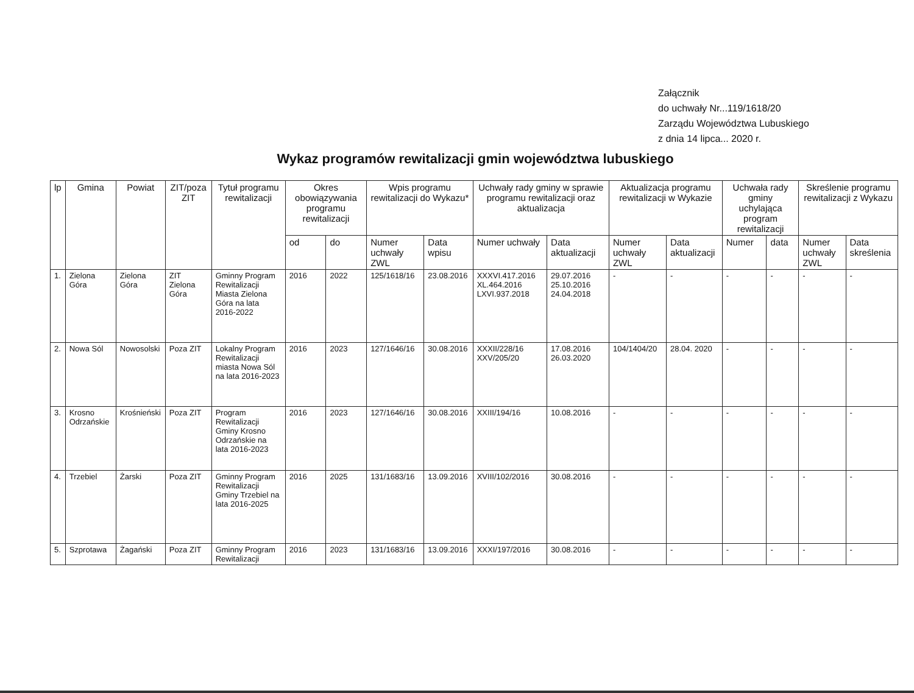Załącznik
do uchwały Nr...119/1618/20
Zarządu Województwa Lubuskiego
z dnia 14 lipca... 2020 r.
Wykaz programów rewitalizacji gmin województwa lubuskiego
| lp | Gmina | Powiat | ZIT/poza ZIT | Tytuł programu rewitalizacji | Okres obowiązywania programu rewitalizacji | | Wpis programu rewitalizacji do Wykazu* | | Uchwały rady gminy w sprawie programu rewitalizacji oraz aktualizacja | | Aktualizacja programu rewitalizacji w Wykazie | | Uchwała rady gminy uchylająca program rewitalizacji | | Skreślenie programu rewitalizacji z Wykazu | |
| --- | --- | --- | --- | --- | --- | --- | --- | --- | --- | --- | --- | --- | --- | --- | --- | --- |
| | | | | | od | do | Numer uchwały ZWL | Data wpisu | Numer uchwały | Data aktualizacji | Numer uchwały ZWL | Data aktualizacji | Numer | data | Numer uchwały ZWL | Data skreślenia |
| 1. | Zielona Góra | Zielona Góra | ZIT Zielona Góra | Gminny Program Rewitalizacji Miasta Zielona Góra na lata 2016-2022 | 2016 | 2022 | 125/1618/16 | 23.08.2016 | XXXVI.417.2016 XL.464.2016 LXVI.937.2018 | 29.07.2016 25.10.2016 24.04.2018 | - | - | - | - | - | - |
| 2. | Nowa Sól | Nowosolski | Poza ZIT | Lokalny Program Rewitalizacji miasta Nowa Sól na lata 2016-2023 | 2016 | 2023 | 127/1646/16 | 30.08.2016 | XXXII/228/16 XXV/205/20 | 17.08.2016 26.03.2020 | 104/1404/20 | 28.04. 2020 | - | - | - | - |
| 3. | Krosno Odrzańskie | Krośnieński | Poza ZIT | Program Rewitalizacji Gminy Krosno Odrzańskie na lata 2016-2023 | 2016 | 2023 | 127/1646/16 | 30.08.2016 | XXIII/194/16 | 10.08.2016 | - | - | - | - | - | - |
| 4. | Trzebiel | Żarski | Poza ZIT | Gminny Program Rewitalizacji Gminy Trzebiel na lata 2016-2025 | 2016 | 2025 | 131/1683/16 | 13.09.2016 | XVIII/102/2016 | 30.08.2016 | - | - | - | - | - | - |
| 5. | Szprotawa | Żagański | Poza ZIT | Gminny Program Rewitalizacji | 2016 | 2023 | 131/1683/16 | 13.09.2016 | XXXI/197/2016 | 30.08.2016 | - | - | - | - | - | - |